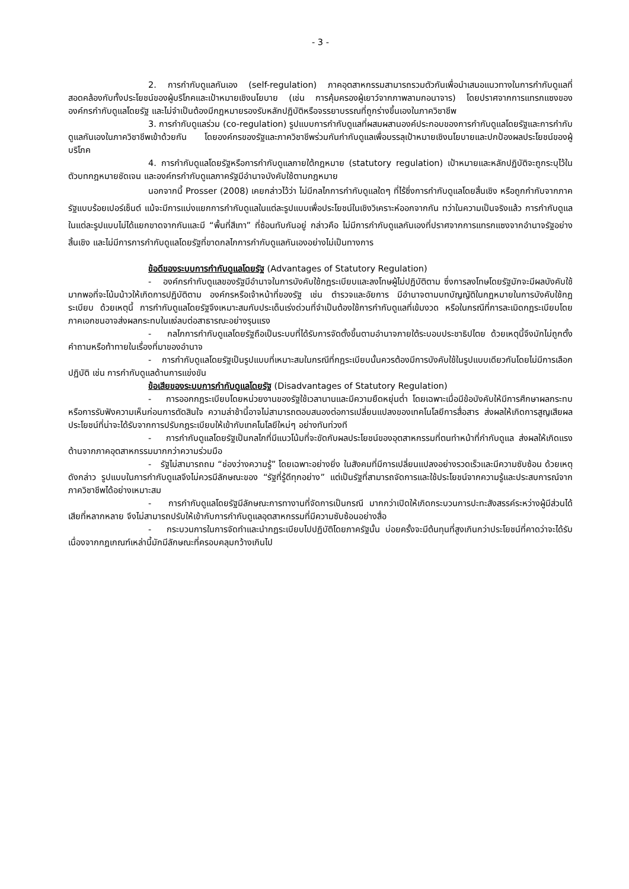- 3 -
2. การกำกับดูแลกันเอง (self-regulation) ภาคอุตสาหกรรมสามารถรวมตัวกันเพื่อนำเสนอแนวทางในการกำกับดูแลที่สอดคล้องกับทั้งประโยชน์ของผู้บริโภคและเป้าหมายเชิงนโยบาย (เช่น การคุ้มครองผู้เยาว์จากภาพลามกอนาจาร) โดยปราศจากการแทรกแซงขององค์กรกำกับดูแลโดยรัฐ และไม่จำเป็นต้องมีกฎหมายรองรับหลักปฏิบัติหรือจรรยาบรรณที่ถูกร่างขึ้นเองในภาควิชาชีพ
3. การกำกับดูแลร่วม (co-regulation) รูปแบบการกำกับดูแลที่ผสมผสานองค์ประกอบของการกำกับดูแลโดยรัฐและการกำกับดูแลกันเองในภาควิชาชีพเข้าด้วยกัน โดยองค์กรของรัฐและภาควิชาชีพร่วมกันกำกับดูแลเพื่อบรรลุเป้าหมายเชิงนโยบายและปกป้องผลประโยชน์ของผู้บริโภค
4. การกำกับดูแลโดยรัฐหรือการกำกับดูแลภายใต้กฎหมาย (statutory regulation) เป้าหมายและหลักปฏิบัติจะถูกระบุไว้ในตัวบทกฎหมายชัดเจน และองค์กรกำกับดูแลภาครัฐมีอำนาจบังคับใช้ตามกฎหมาย
นอกจากนี้ Prosser (2008) เคยกล่าวไว้ว่า ไม่มีกลไกการกำกับดูแลใดๆ ที่ไร้ซึ่งการกำกับดูแลโดยสิ้นเชิง หรือถูกกำกับจากภาครัฐแบบร้อยเปอร์เซ็นต์ แม้จะมีการแบ่งแยกการกำกับดูแลในแต่ละรูปแบบเพื่อประโยชน์ในเชิงวิเคราะห์ออกจากกัน ทว่าในความเป็นจริงแล้ว การกำกับดูแลในแต่ละรูปแบบไม่ได้แยกขาดจากกันและมี “พื้นที่สีเทา” ที่ซ้อนทับกันอยู่ กล่าวคือ ไม่มีการกำกับดูแลกันเองที่ปราศจากการแทรกแซงจากอำนาจรัฐอย่างสิ้นเชิง และไม่มีการการกำกับดูแลโดยรัฐที่ขาดกลไกการกำกับดูแลกันเองอย่างไม่เป็นทางการ
ข้อดีของระบบการกำกับดูแลโดยรัฐ (Advantages of Statutory Regulation)
- องค์กรกำกับดูแลของรัฐมีอำนาจในการบังคับใช้กฎระเบียบและลงโทษผู้ไม่ปฏิบัติตาม ซึ่งการลงโทษโดยรัฐมักจะมีผลบังคับใช้มากพอที่จะโน้มน้าวให้เกิดการปฏิบัติตาม องค์กรหรือเจ้าหน้าที่ของรัฐ เช่น ตำรวจและอัยการ มีอำนาจตามบทบัญญัติในกฎหมายในการบังคับใช้กฎระเบียบ ด้วยเหตุนี้ การกำกับดูแลโดยรัฐจึงเหมาะสมกับประเด็นเร่งด่วนที่จำเป็นต้องใช้การกำกับดูแลที่เข้มงวด หรือในกรณีที่การละเมิดกฎระเบียบโดยภาคเอกชนอาจส่งผลกระทบในแง่ลบต่อสาธารณะอย่างรุนแรง
- กลไกการกำกับดูแลโดยรัฐถือเป็นระบบที่ได้รับการจัดตั้งขึ้นตามอำนาจภายใต้ระบอบประชาธิปไตย ด้วยเหตุนี้จึงมักไม่ถูกตั้งคำถามหรือท้าทายในเรื่องที่มาของอำนาจ
- การกำกับดูแลโดยรัฐเป็นรูปแบบที่เหมาะสมในกรณีที่กฎระเบียบนั้นควรต้องมีการบังคับใช้ในรูปแบบเดียวกันโดยไม่มีการเลือกปฏิบัติ เช่น การกำกับดูแลด้านการแข่งขัน
ข้อเสียของระบบการกำกับดูแลโดยรัฐ (Disadvantages of Statutory Regulation)
- การออกกฎระเบียบโดยหน่วยงานของรัฐใช้เวลานานและมีความยืดหยุ่นต่ำ โดยเฉพาะเมื่อมีข้อบังคับให้มีการศึกษาผลกระทบหรือการรับฟังความเห็นก่อนการตัดสินใจ ความล่าช้านี้อาจไม่สามารถตอบสนองต่อการเปลี่ยนแปลงของเทคโนโลยีการสื่อสาร ส่งผลให้เกิดการสูญเสียผลประโยชน์ที่น่าจะได้รับจากการปรับกฎระเบียบให้เข้ากับเทคโนโลยีใหม่ๆ อย่างทันท่วงที
- การกำกับดูแลโดยรัฐเป็นกลไกที่มีแนวโน้มที่จะขัดกับผลประโยชน์ของอุตสาหกรรมที่ตนทำหน้าที่กำกับดูแล ส่งผลให้เกิดแรงต้านจากภาคอุตสาหกรรมมากกว่าความร่วมมือ
- รัฐไม่สามารถถม “ช่องว่างความรู้” โดยเฉพาะอย่างยิ่ง ในสังคมที่มีการเปลี่ยนแปลงอย่างรวดเร็วและมีความซับซ้อน ด้วยเหตุดังกล่าว รูปแบบในการกำกับดูแลจึงไม่ควรมีลักษณะของ “รัฐที่รู้ดีทุกอย่าง” แต่เป็นรัฐที่สามารถจัดการและใช้ประโยชน์จากความรู้และประสบการณ์จากภาควิชาชีพได้อย่างเหมาะสม
- การกำกับดูแลโดยรัฐมีลักษณะการทางานที่จัดการเป็นกรณี มากกว่าเปิดให้เกิดกระบวนการปะทะสังสรรค์ระหว่างผู้มีส่วนได้เสียที่หลากหลาย จึงไม่สามารถปรับให้เข้ากับการกำกับดูแลอุตสาหกรรมที่มีความซับซ้อนอย่างสื่อ
- กระบวนการในการจัดทำและนำกฎระเบียบไปปฏิบัติโดยภาครัฐนั้น บ่อยครั้งจะมีต้นทุนที่สูงเกินกว่าประโยชน์ที่คาดว่าจะได้รับ เนื่องจากกฎเกณฑ์เหล่านี้มักมีลักษณะที่ครอบคลุมกว้างเกินไป